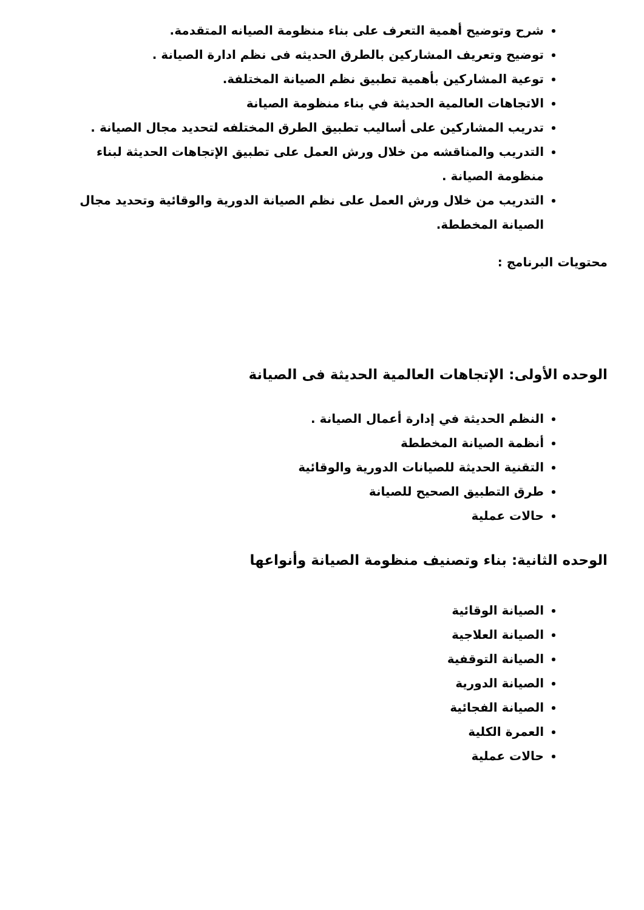شرح وتوضيح أهمية التعرف على بناء منظومة الصيانه المتقدمة.
توضيح وتعريف المشاركين بالطرق الحديثه فى نظم ادارة الصيانة .
توعية المشاركين بأهمية تطبيق نظم الصيانة المختلفة.
الاتجاهات العالمية الحديثة في بناء منظومة الصيانة
تدريب المشاركين على أساليب تطبيق الطرق المختلفه لتحديد مجال الصيانة .
التدريب والمناقشه من خلال ورش العمل على تطبيق الإتجاهات الحديثة لبناء منظومة الصيانة .
التدريب من خلال ورش العمل على نظم الصيانة الدورية والوقائية وتحديد مجال الصيانة المخططة.
محتويات البرنامج :
الوحده الأولى: الإتجاهات العالمية الحديثة فى الصيانة
النظم الحديثة في إدارة أعمال الصيانة .
أنظمة الصيانة المخططة
التقنية الحديثة للصيانات الدورية والوقائية
طرق التطبيق الصحيح للصيانة
حالات عملية
الوحده الثانية: بناء وتصنيف منظومة الصيانة وأنواعها
الصيانة الوقائية
الصيانة العلاجية
الصيانة التوقفية
الصيانة الدورية
الصيانة الفجائية
العمرة الكلية
حالات عملية